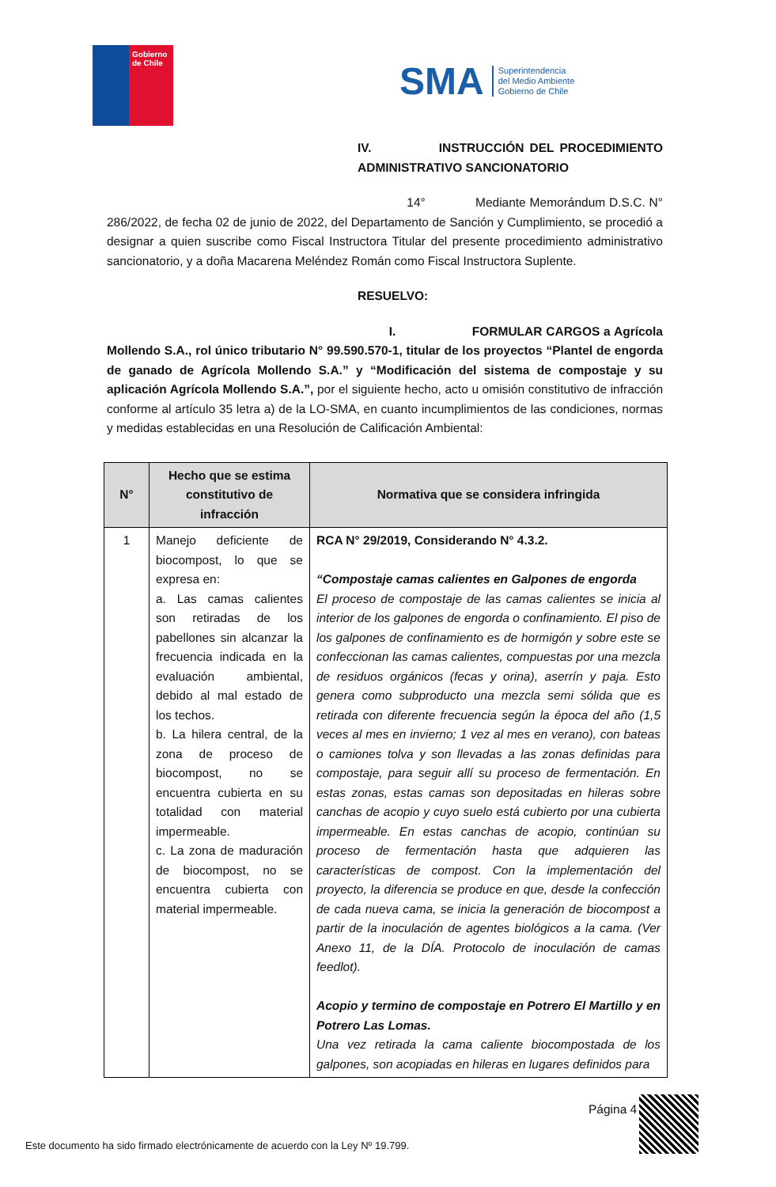Gobierno de Chile
SMA Superintendencia
del Medio Ambiente
Gobierno de Chile
IV. INSTRUCCIÓN DEL PROCEDIMIENTO ADMINISTRATIVO SANCIONATORIO
14° Mediante Memorándum D.S.C. N° 286/2022, de fecha 02 de junio de 2022, del Departamento de Sanción y Cumplimiento, se procedió a designar a quien suscribe como Fiscal Instructora Titular del presente procedimiento administrativo sancionatorio, y a doña Macarena Meléndez Román como Fiscal Instructora Suplente.
RESUELVO:
I. FORMULAR CARGOS a Agrícola Mollendo S.A., rol único tributario N° 99.590.570-1, titular de los proyectos “Plantel de engorda de ganado de Agrícola Mollendo S.A.” y “Modificación del sistema de compostaje y su aplicación Agrícola Mollendo S.A.”, por el siguiente hecho, acto u omisión constitutivo de infracción conforme al artículo 35 letra a) de la LO-SMA, en cuanto incumplimientos de las condiciones, normas y medidas establecidas en una Resolución de Calificación Ambiental:
| N° | Hecho que se estima constitutivo de infracción | Normativa que se considera infringida |
| --- | --- | --- |
| 1 | Manejo deficiente de biocompost, lo que se expresa en: a. Las camas calientes son retiradas de los pabellones sin alcanzar la frecuencia indicada en la evaluación ambiental, debido al mal estado de los techos. b. La hilera central, de la zona de proceso de biocompost, no se encuentra cubierta en su totalidad con material impermeable. c. La zona de maduración de biocompost, no se encuentra cubierta con material impermeable. | RCA N° 29/2019, Considerando N° 4.3.2. “Compostaje camas calientes en Galpones de engorda El proceso de compostaje de las camas calientes se inicia al interior de los galpones de engorda o confinamiento. El piso de los galpones de confinamiento es de hormigón y sobre este se confeccionan las camas calientes, compuestas por una mezcla de residuos orgánicos (fecas y orina), aserrín y paja. Esto genera como subproducto una mezcla semi sólida que es retirada con diferente frecuencia según la época del año (1,5 veces al mes en invierno; 1 vez al mes en verano), con bateas o camiones tolva y son llevadas a las zonas definidas para compostaje, para seguir allí su proceso de fermentación. En estas zonas, estas camas son depositadas en hileras sobre canchas de acopio y cuyo suelo está cubierto por una cubierta impermeable. En estas canchas de acopio, continúan su proceso de fermentación hasta que adquieren las características de compost. Con la implementación del proyecto, la diferencia se produce en que, desde la confección de cada nueva cama, se inicia la generación de biocompost a partir de la inoculación de agentes biológicos a la cama. (Ver Anexo 11, de la DÍA. Protocolo de inoculación de camas feedlot). Acopio y termino de compostaje en Potrero El Martillo y en Potrero Las Lomas. Una vez retirada la cama caliente biocompostada de los galpones, son acopiadas en hileras en lugares definidos para |
Página 4
Este documento ha sido firmado electrónicamente de acuerdo con la Ley Nº 19.799.